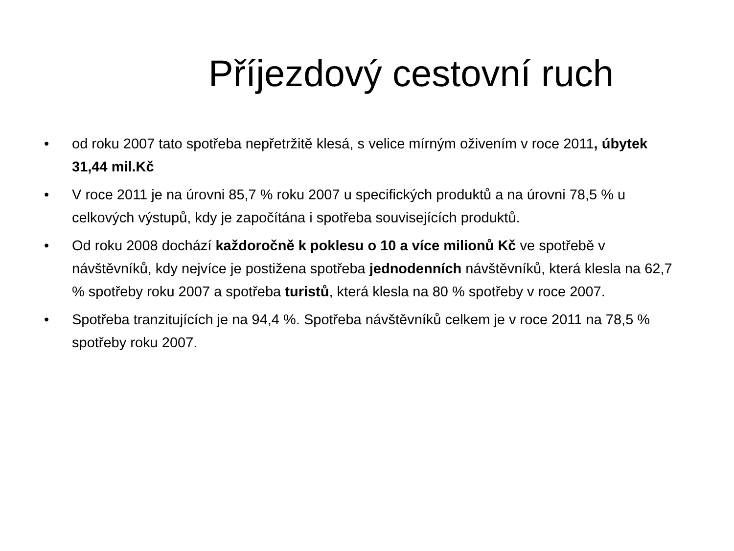Příjezdový cestovní ruch
• od roku 2007 tato spotřeba nepřetržitě klesá, s velice mírným oživením v roce 2011, úbytek 31,44 mil.Kč
• V roce 2011 je na úrovni 85,7 % roku 2007 u specifických produktů a na úrovni 78,5 % u celkových výstupů, kdy je započítána i spotřeba souvisejících produktů.
• Od roku 2008 dochází každoročně k poklesu o 10 a více milionů Kč ve spotřebě v návštěvníků, kdy nejvíce je postižena spotřeba jednodenních návštěvníků, která klesla na 62,7 % spotřeby roku 2007 a spotřeba turistů, která klesla na 80 % spotřeby v roce 2007.
• Spotřeba tranzitujících je na 94,4 %. Spotřeba návštěvníků celkem je v roce 2011 na 78,5 % spotřeby roku 2007.